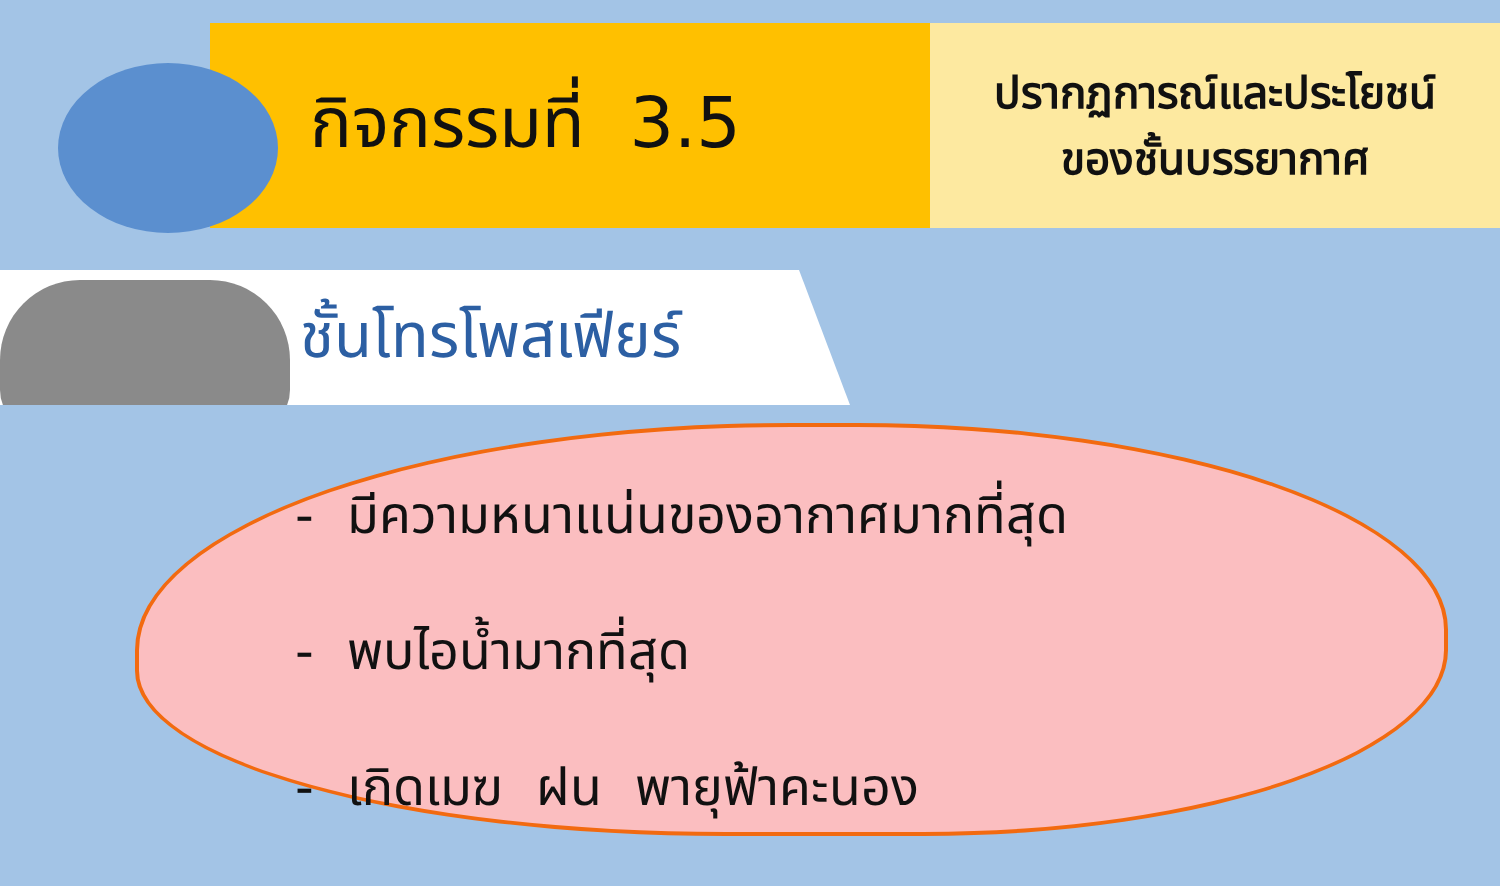กิจกรรมที่ 3.5
ปรากฏการณ์และประโยชน์
ของชั้นบรรยากาศ
ชั้นโทรโพสเฟียร์
- มีความหนาแน่นของอากาศมากที่สุด
- พบไอน้ำมากที่สุด
- เกิดเมฆ ฝน พายุฟ้าคะนอง